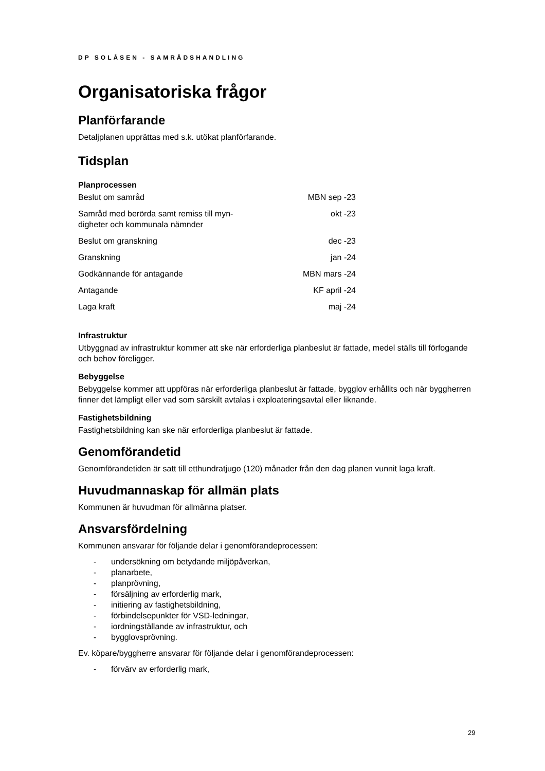DP SOLÅSEN - SAMRÅDSHANDLING
Organisatoriska frågor
Planförfarande
Detaljplanen upprättas med s.k. utökat planförfarande.
Tidsplan
Planprocessen
| Beslut om samråd | MBN sep -23 |
| Samråd med berörda samt remiss till myn- digheter och kommunala nämnder | okt -23 |
| Beslut om granskning | dec -23 |
| Granskning | jan -24 |
| Godkännande för antagande | MBN mars -24 |
| Antagande | KF april -24 |
| Laga kraft | maj -24 |
Infrastruktur
Utbyggnad av infrastruktur kommer att ske när erforderliga planbeslut är fattade, medel ställs till förfogande och behov föreligger.
Bebyggelse
Bebyggelse kommer att uppföras när erforderliga planbeslut är fattade, bygglov erhållits och när byggherren finner det lämpligt eller vad som särskilt avtalas i exploateringsavtal eller liknande.
Fastighetsbildning
Fastighetsbildning kan ske när erforderliga planbeslut är fattade.
Genomförandetid
Genomförandetiden är satt till etthundratjugo (120) månader från den dag planen vunnit laga kraft.
Huvudmannaskap för allmän plats
Kommunen är huvudman för allmänna platser.
Ansvarsfördelning
Kommunen ansvarar för följande delar i genomförandeprocessen:
- undersökning om betydande miljöpåverkan,
- planarbete,
- planprövning,
- försäljning av erforderlig mark,
- initiering av fastighetsbildning,
- förbindelsepunkter för VSD-ledningar,
- iordningställande av infrastruktur, och
- bygglovsprövning.
Ev. köpare/byggherre ansvarar för följande delar i genomförandeprocessen:
- förvärv av erforderlig mark,
29